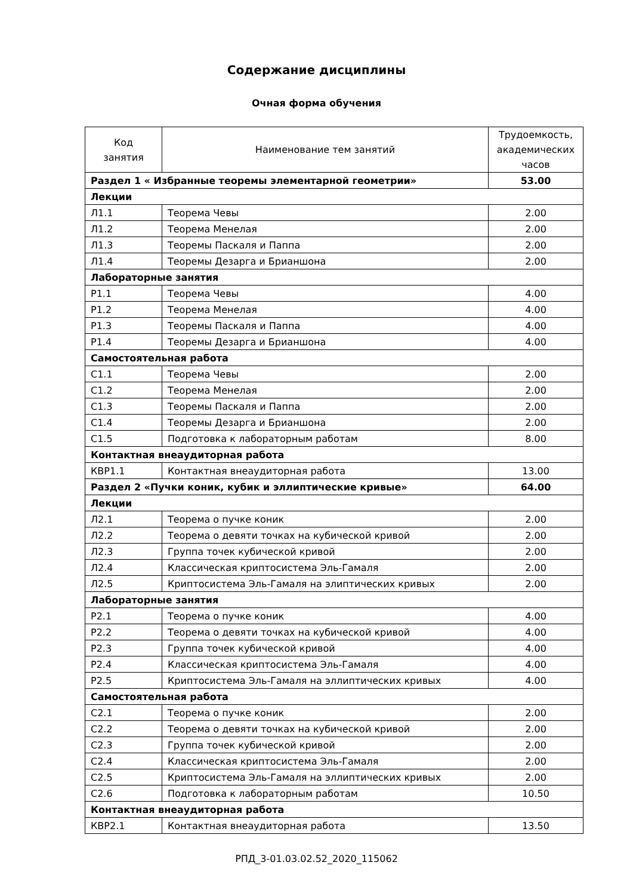Содержание дисциплины
Очная форма обучения
| Код занятия | Наименование тем занятий | Трудоемкость, академических часов |
| --- | --- | --- |
| Раздел 1 « Избранные теоремы элементарной геометрии» | | 53.00 |
| Лекции | | |
| Л1.1 | Теорема Чевы | 2.00 |
| Л1.2 | Теорема Менелая | 2.00 |
| Л1.3 | Теоремы Паскаля и Паппа | 2.00 |
| Л1.4 | Теоремы Дезарга и Брианшона | 2.00 |
| Лабораторные занятия | | |
| Р1.1 | Теорема Чевы | 4.00 |
| Р1.2 | Теорема Менелая | 4.00 |
| Р1.3 | Теоремы Паскаля и Паппа | 4.00 |
| Р1.4 | Теоремы Дезарга и Брианшона | 4.00 |
| Самостоятельная работа | | |
| С1.1 | Теорема Чевы | 2.00 |
| С1.2 | Теорема Менелая | 2.00 |
| С1.3 | Теоремы Паскаля и Паппа | 2.00 |
| С1.4 | Теоремы Дезарга и Брианшона | 2.00 |
| С1.5 | Подготовка к лабораторным работам | 8.00 |
| Контактная внеаудиторная работа | | |
| КВР1.1 | Контактная внеаудиторная работа | 13.00 |
| Раздел 2 «Пучки коник, кубик и эллиптические кривые» | | 64.00 |
| Лекции | | |
| Л2.1 | Теорема о пучке коник | 2.00 |
| Л2.2 | Теорема о девяти точках на кубической кривой | 2.00 |
| Л2.3 | Группа точек кубической кривой | 2.00 |
| Л2.4 | Классическая криптосистема Эль-Гамаля | 2.00 |
| Л2.5 | Криптосистема Эль-Гамаля на элиптических кривых | 2.00 |
| Лабораторные занятия | | |
| Р2.1 | Теорема о пучке коник | 4.00 |
| Р2.2 | Теорема о девяти точках на кубической кривой | 4.00 |
| Р2.3 | Группа точек кубической кривой | 4.00 |
| Р2.4 | Классическая криптосистема Эль-Гамаля | 4.00 |
| Р2.5 | Криптосистема Эль-Гамаля на эллиптических кривых | 4.00 |
| Самостоятельная работа | | |
| С2.1 | Теорема о пучке коник | 2.00 |
| С2.2 | Теорема о девяти точках на кубической кривой | 2.00 |
| С2.3 | Группа точек кубической кривой | 2.00 |
| С2.4 | Классическая криптосистема Эль-Гамаля | 2.00 |
| С2.5 | Криптосистема Эль-Гамаля на эллиптических кривых | 2.00 |
| С2.6 | Подготовка к лабораторным работам | 10.50 |
| Контактная внеаудиторная работа | | |
| КВР2.1 | Контактная внеаудиторная работа | 13.50 |
РПД_3-01.03.02.52_2020_115062